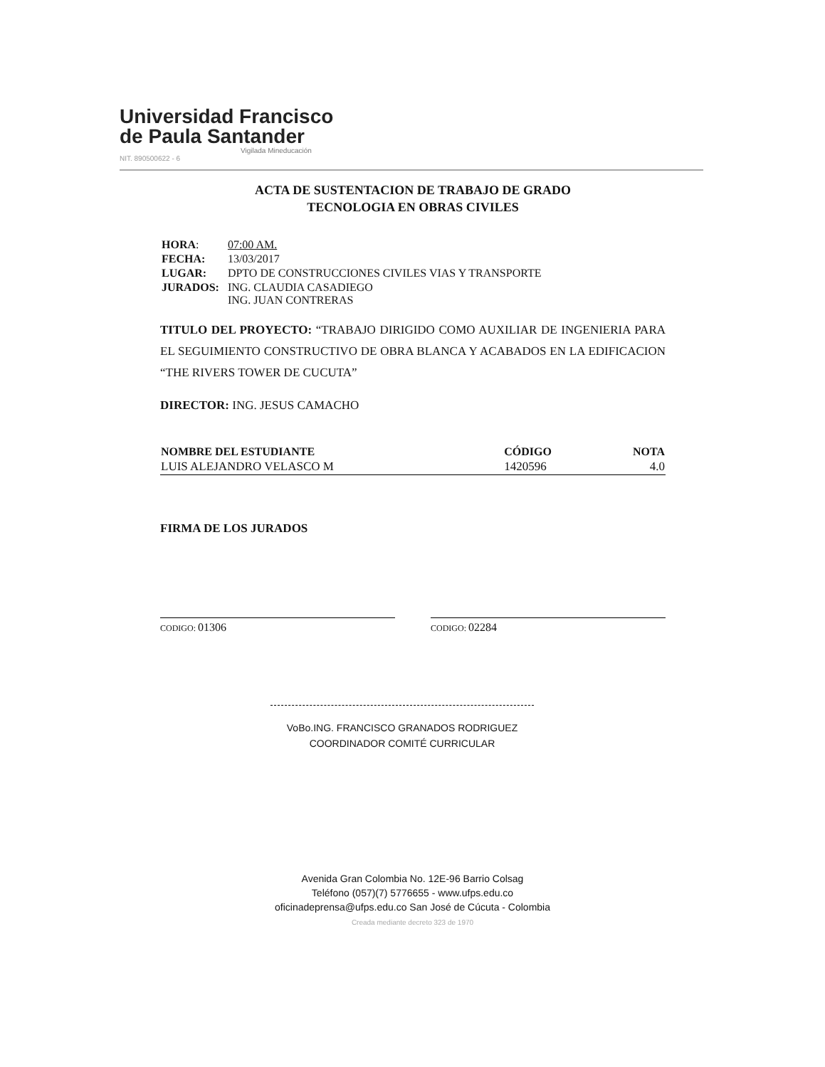Universidad Francisco
de Paula Santander
Vigilada Mineducación
NIT. 890500622 - 6
ACTA DE SUSTENTACION DE TRABAJO DE GRADO
TECNOLOGIA EN OBRAS CIVILES
| HORA : | 07:00 AM. |
| FECHA: | 13/03/2017 |
| LUGAR: | DPTO DE CONSTRUCCIONES CIVILES VIAS Y TRANSPORTE |
| JURADOS: | ING. CLAUDIA CASADIEGO ING. JUAN CONTRERAS |
TITULO DEL PROYECTO: “TRABAJO DIRIGIDO COMO AUXILIAR DE INGENIERIA PARA EL SEGUIMIENTO CONSTRUCTIVO DE OBRA BLANCA Y ACABADOS EN LA EDIFICACION “THE RIVERS TOWER DE CUCUTA”
DIRECTOR: ING. JESUS CAMACHO
| NOMBRE DEL ESTUDIANTE | CÓDIGO | NOTA |
| --- | --- | --- |
| LUIS ALEJANDRO VELASCO M | 1420596 | 4.0 |
FIRMA DE LOS JURADOS
CODIGO: 01306
CODIGO: 02284
VoBo.ING. FRANCISCO GRANADOS RODRIGUEZ
COORDINADOR COMITÉ CURRICULAR
Avenida Gran Colombia No. 12E-96 Barrio Colsag
Teléfono (057)(7) 5776655 - www.ufps.edu.co
oficinadeprensa@ufps.edu.co San José de Cúcuta - Colombia
Creada mediante decreto 323 de 1970